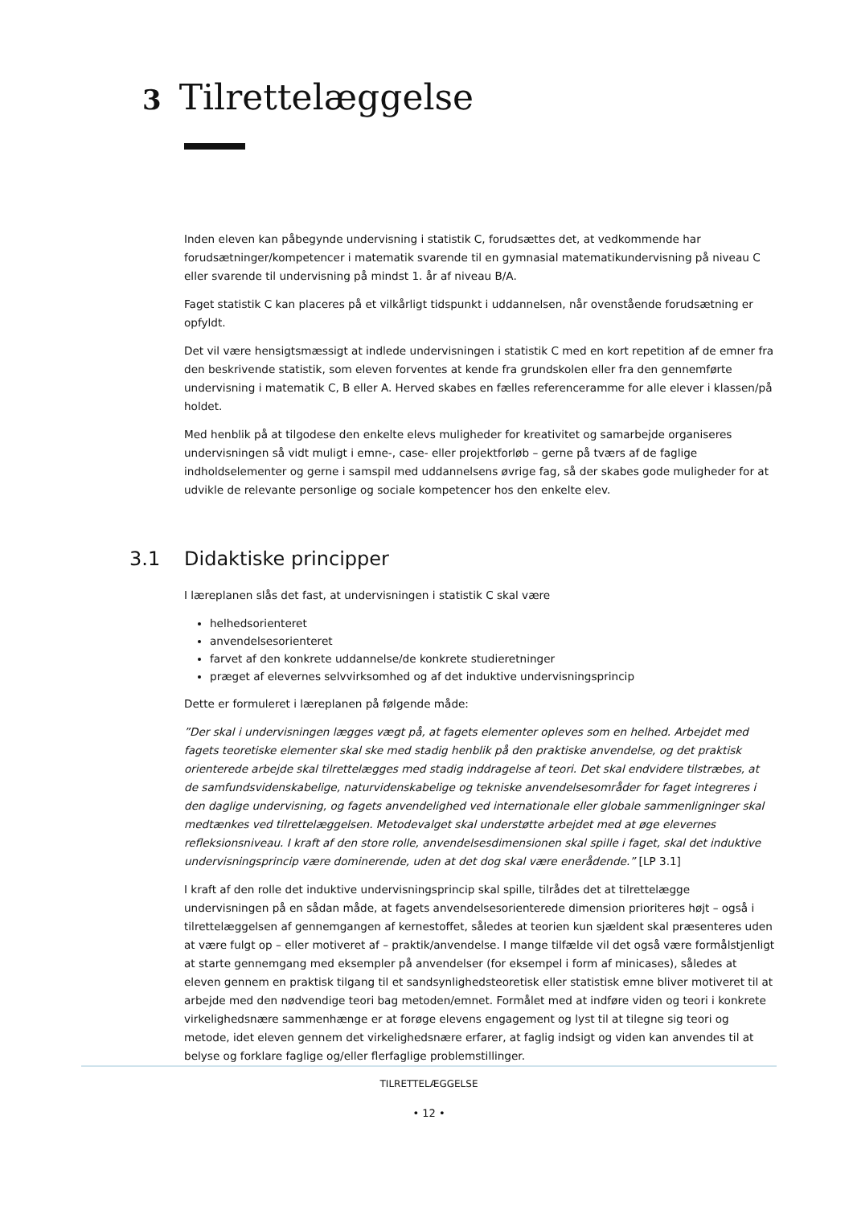3 Tilrettelæggelse
Inden eleven kan påbegynde undervisning i statistik C, forudsættes det, at vedkommende har forudsætninger/kompetencer i matematik svarende til en gymnasial matematikundervisning på niveau C eller svarende til undervisning på mindst 1. år af niveau B/A.
Faget statistik C kan placeres på et vilkårligt tidspunkt i uddannelsen, når ovenstående forudsætning er opfyldt.
Det vil være hensigtsmæssigt at indlede undervisningen i statistik C med en kort repetition af de emner fra den beskrivende statistik, som eleven forventes at kende fra grundskolen eller fra den gennemførte undervisning i matematik C, B eller A. Herved skabes en fælles referenceramme for alle elever i klassen/på holdet.
Med henblik på at tilgodese den enkelte elevs muligheder for kreativitet og samarbejde organiseres undervisningen så vidt muligt i emne-, case- eller projektforløb – gerne på tværs af de faglige indholdselementer og gerne i samspil med uddannelsens øvrige fag, så der skabes gode muligheder for at udvikle de relevante personlige og sociale kompetencer hos den enkelte elev.
3.1 Didaktiske principper
I læreplanen slås det fast, at undervisningen i statistik C skal være
helhedsorienteret
anvendelsesorienteret
farvet af den konkrete uddannelse/de konkrete studieretninger
præget af elevernes selvvirksomhed og af det induktive undervisningsprincip
Dette er formuleret i læreplanen på følgende måde:
”Der skal i undervisningen lægges vægt på, at fagets elementer opleves som en helhed. Arbejdet med fagets teoretiske elementer skal ske med stadig henblik på den praktiske anvendelse, og det praktisk orienterede arbejde skal tilrettelægges med stadig inddragelse af teori. Det skal endvidere tilstræbes, at de samfundsvidenskabelige, naturvidenskabelige og tekniske anvendelsesområder for faget integreres i den daglige undervisning, og fagets anvendelighed ved internationale eller globale sammenligninger skal medtænkes ved tilrettelæggelsen. Metodevalget skal understøtte arbejdet med at øge elevernes refleksionsniveau. I kraft af den store rolle, anvendelsesdimensionen skal spille i faget, skal det induktive undervisningsprincip være dominerende, uden at det dog skal være enerådende.” [LP 3.1]
I kraft af den rolle det induktive undervisningsprincip skal spille, tilrådes det at tilrettelægge undervisningen på en sådan måde, at fagets anvendelsesorienterede dimension prioriteres højt – også i tilrettelæggelsen af gennemgangen af kernestoffet, således at teorien kun sjældent skal præsenteres uden at være fulgt op – eller motiveret af – praktik/anvendelse. I mange tilfælde vil det også være formålstjenligt at starte gennemgang med eksempler på anvendelser (for eksempel i form af minicases), således at eleven gennem en praktisk tilgang til et sandsynlighedsteoretisk eller statistisk emne bliver motiveret til at arbejde med den nødvendige teori bag metoden/emnet. Formålet med at indføre viden og teori i konkrete virkelighedsnære sammenhænge er at forøge elevens engagement og lyst til at tilegne sig teori og metode, idet eleven gennem det virkelighedsnære erfarer, at faglig indsigt og viden kan anvendes til at belyse og forklare faglige og/eller flerfaglige problemstillinger.
TILRETTELÆGGELSE
• 12 •